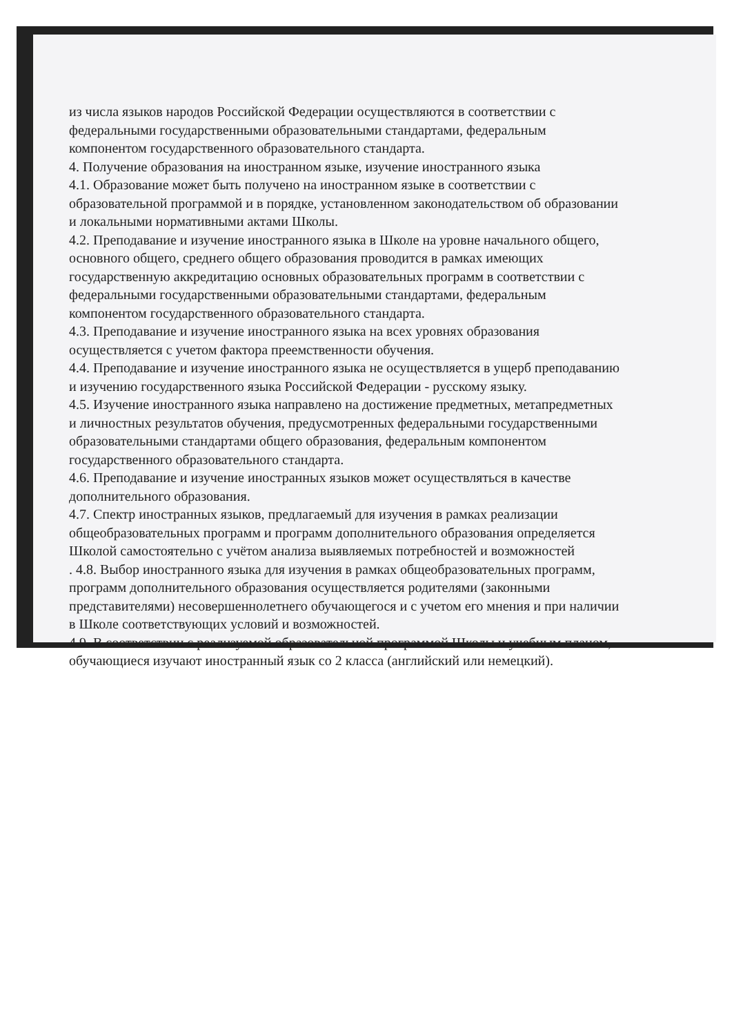из числа языков народов Российской Федерации осуществляются в соответствии с федеральными государственными образовательными стандартами, федеральным компонентом государственного образовательного стандарта.
4. Получение образования на иностранном языке, изучение иностранного языка
4.1. Образование может быть получено на иностранном языке в соответствии с образовательной программой и в порядке, установленном законодательством об образовании и локальными нормативными актами Школы.
4.2. Преподавание и изучение иностранного языка в Школе на уровне начального общего, основного общего, среднего общего образования проводится в рамках имеющих государственную аккредитацию основных образовательных программ в соответствии с федеральными государственными образовательными стандартами, федеральным компонентом государственного образовательного стандарта.
4.3. Преподавание и изучение иностранного языка на всех уровнях образования осуществляется с учетом фактора преемственности обучения.
4.4. Преподавание и изучение иностранного языка не осуществляется в ущерб преподаванию и изучению государственного языка Российской Федерации - русскому языку.
4.5. Изучение иностранного языка направлено на достижение предметных, метапредметных и личностных результатов обучения, предусмотренных федеральными государственными образовательными стандартами общего образования, федеральным компонентом государственного образовательного стандарта.
4.6. Преподавание и изучение иностранных языков может осуществляться в качестве дополнительного образования.
4.7. Спектр иностранных языков, предлагаемый для изучения в рамках реализации общеобразовательных программ и программ дополнительного образования определяется Школой самостоятельно с учётом анализа выявляемых потребностей и возможностей
. 4.8. Выбор иностранного языка для изучения в рамках общеобразовательных программ, программ дополнительного образования осуществляется родителями (законными представителями) несовершеннолетнего обучающегося и с учетом его мнения и при наличии в Школе соответствующих условий и возможностей.
4.9. В соответствии с реализуемой образовательной программой Школы и учебным планом, обучающиеся изучают иностранный язык со 2 класса (английский или немецкий).